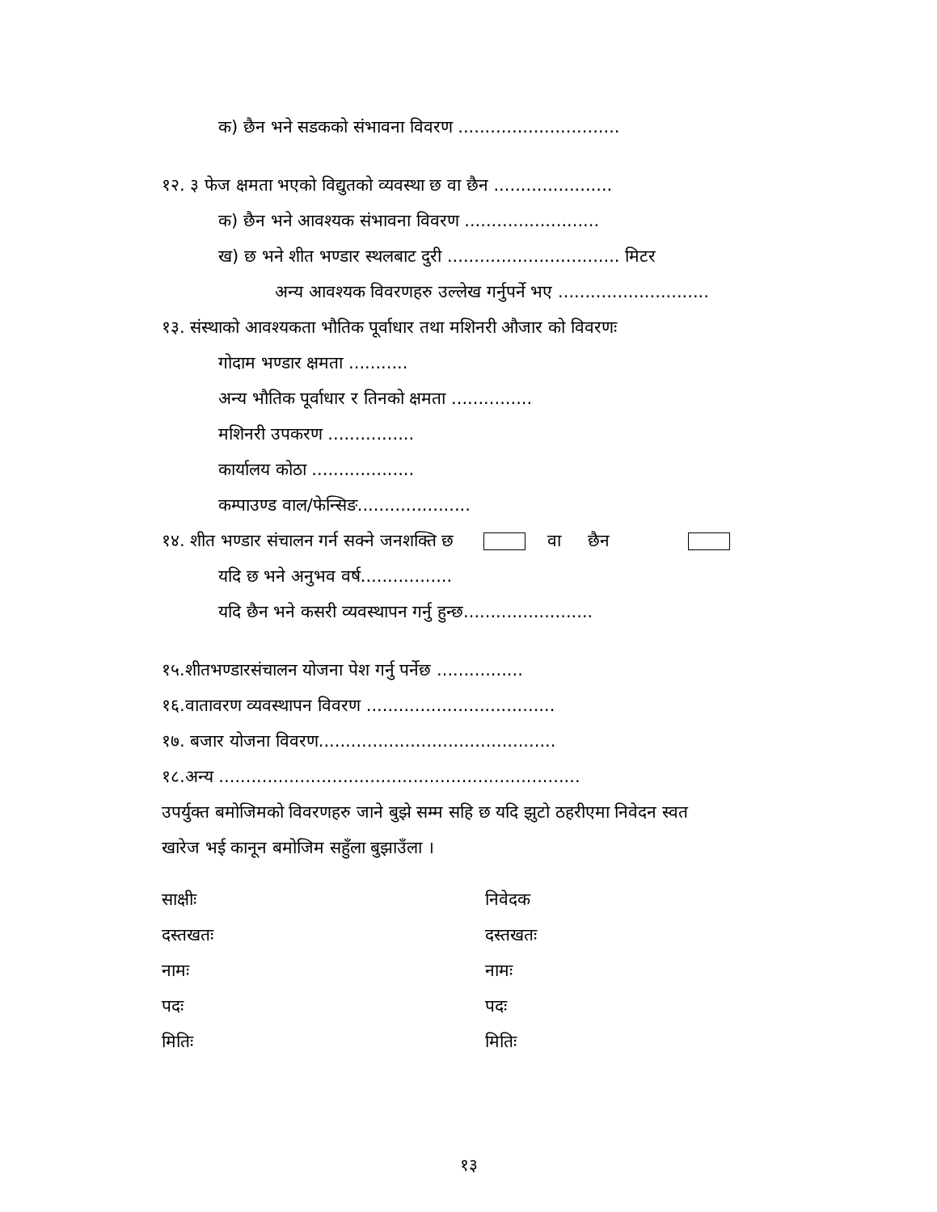क) छैन भने सडकको संभावना विवरण ..............................
१२. ३ फेज क्षमता भएको विद्युतको व्यवस्था छ वा छैन ......................
क) छैन भने आवश्यक संभावना विवरण .........................
ख) छ भने शीत भण्डार स्थलबाट दुरी ................................ मिटर
अन्य आवश्यक विवरणहरु उल्लेख गर्नुपर्ने भए ............................
१३. संस्थाको आवश्यकता भौतिक पूर्वाधार तथा मशिनरी औजार को विवरणः
गोदाम भण्डार क्षमता ...........
अन्य भौतिक पूर्वाधार र तिनको क्षमता ...............
मशिनरी उपकरण ................
कार्यालय कोठा ...................
कम्पाउण्ड वाल/फेन्सिङ.....................
१४. शीत भण्डार संचालन गर्न सक्ने जनशक्ति छ वा छैन
यदि छ भने अनुभव वर्ष.................
यदि छैन भने कसरी व्यवस्थापन गर्नु हुन्छ........................
१५.शीतभण्डारसंचालन योजना पेश गर्नु पर्नेछ ................
१६.वातावरण व्यवस्थापन विवरण ...................................
१७. बजार योजना विवरण............................................
१८.अन्य ...................................................................
उपर्युक्त बमोजिमको विवरणहरु जाने बुझे सम्म सहि छ यदि झुटो ठहरीएमा निवेदन स्वत
खारेज भई कानून बमोजिम सहुँला बुझाउँला ।
साक्षीः
दस्तखतः
नामः
पदः
मितिः
निवेदक
दस्तखतः
नामः
पदः
मितिः
१३